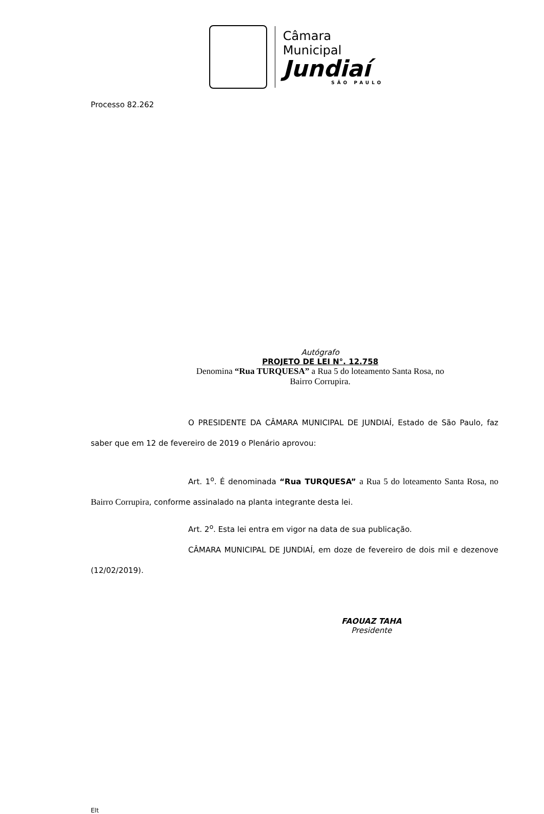Câmara Municipal
Jundiaí
SÃO PAULO
Processo 82.262
Autógrafo
PROJETO DE LEI N°. 12.758
Denomina “Rua TURQUESA” a Rua 5 do loteamento Santa Rosa, no
Bairro Corrupira.
O PRESIDENTE DA CÂMARA MUNICIPAL DE JUNDIAÍ, Estado de São Paulo, faz saber que em 12 de fevereiro de 2019 o Plenário aprovou:
Art. 1<sup>o</sup>. É denominada “Rua TURQUESA” a Rua 5 do loteamento Santa Rosa, no Bairro Corrupira, conforme assinalado na planta integrante desta lei.
Art. 2<sup>o</sup>. Esta lei entra em vigor na data de sua publicação.
CÂMARA MUNICIPAL DE JUNDIAÍ, em doze de fevereiro de dois mil e dezenove (12/02/2019).
FAOUAZ TAHA
Presidente
Elt